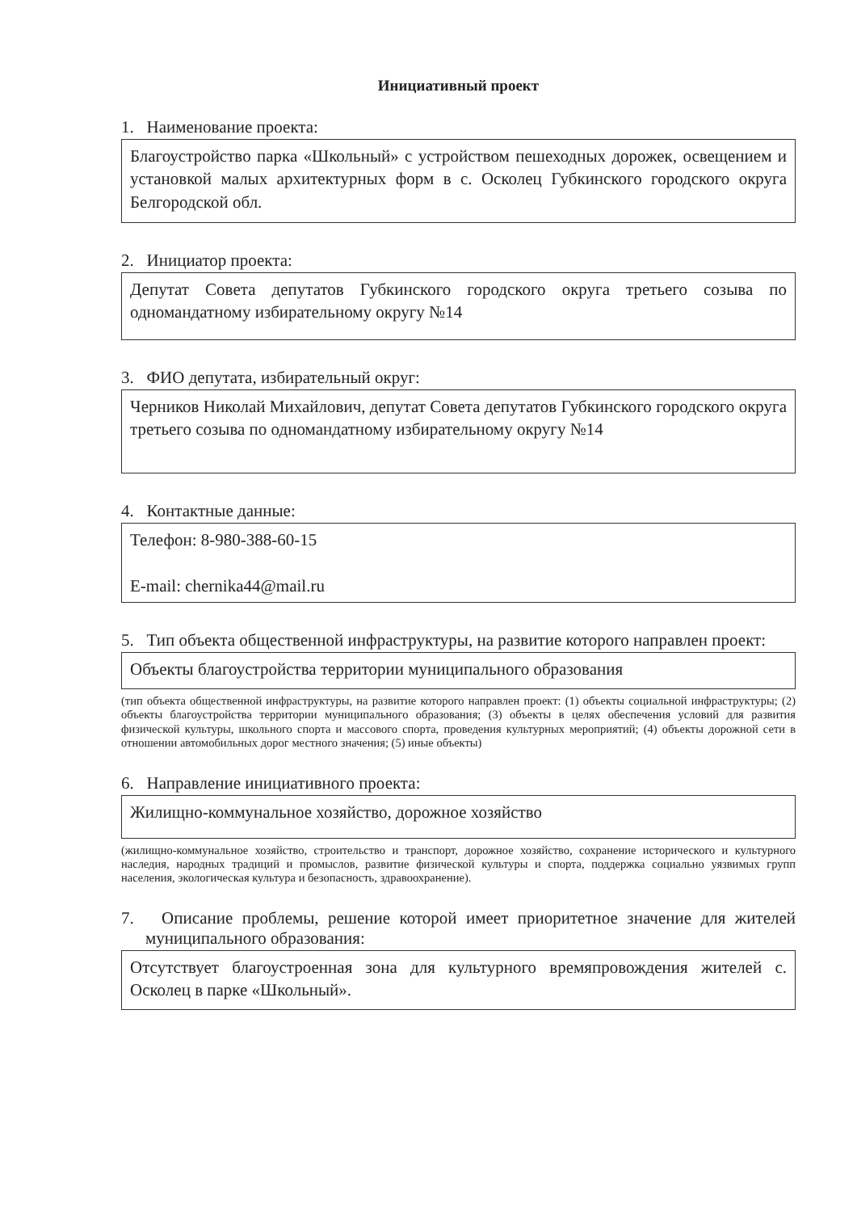Инициативный проект
1. Наименование проекта:
Благоустройство парка «Школьный» с устройством пешеходных дорожек, освещением и установкой малых архитектурных форм в с. Осколец Губкинского городского округа Белгородской обл.
2. Инициатор проекта:
Депутат Совета депутатов Губкинского городского округа третьего созыва по одномандатному избирательному округу №14
3. ФИО депутата, избирательный округ:
Черников Николай Михайлович, депутат Совета депутатов Губкинского городского округа третьего созыва по одномандатному избирательному округу №14
4. Контактные данные:
Телефон: 8-980-388-60-15
E-mail: chernika44@mail.ru
5. Тип объекта общественной инфраструктуры, на развитие которого направлен проект:
Объекты благоустройства территории муниципального образования
(тип объекта общественной инфраструктуры, на развитие которого направлен проект: (1) объекты социальной инфраструктуры; (2) объекты благоустройства территории муниципального образования; (3) объекты в целях обеспечения условий для развития физической культуры, школьного спорта и массового спорта, проведения культурных мероприятий; (4) объекты дорожной сети в отношении автомобильных дорог местного значения; (5) иные объекты)
6. Направление инициативного проекта:
Жилищно-коммунальное хозяйство, дорожное хозяйство
(жилищно-коммунальное хозяйство, строительство и транспорт, дорожное хозяйство, сохранение исторического и культурного наследия, народных традиций и промыслов, развитие физической культуры и спорта, поддержка социально уязвимых групп населения, экологическая культура и безопасность, здравоохранение).
7. Описание проблемы, решение которой имеет приоритетное значение для жителей муниципального образования:
Отсутствует благоустроенная зона для культурного времяпровождения жителей с. Осколец в парке «Школьный».